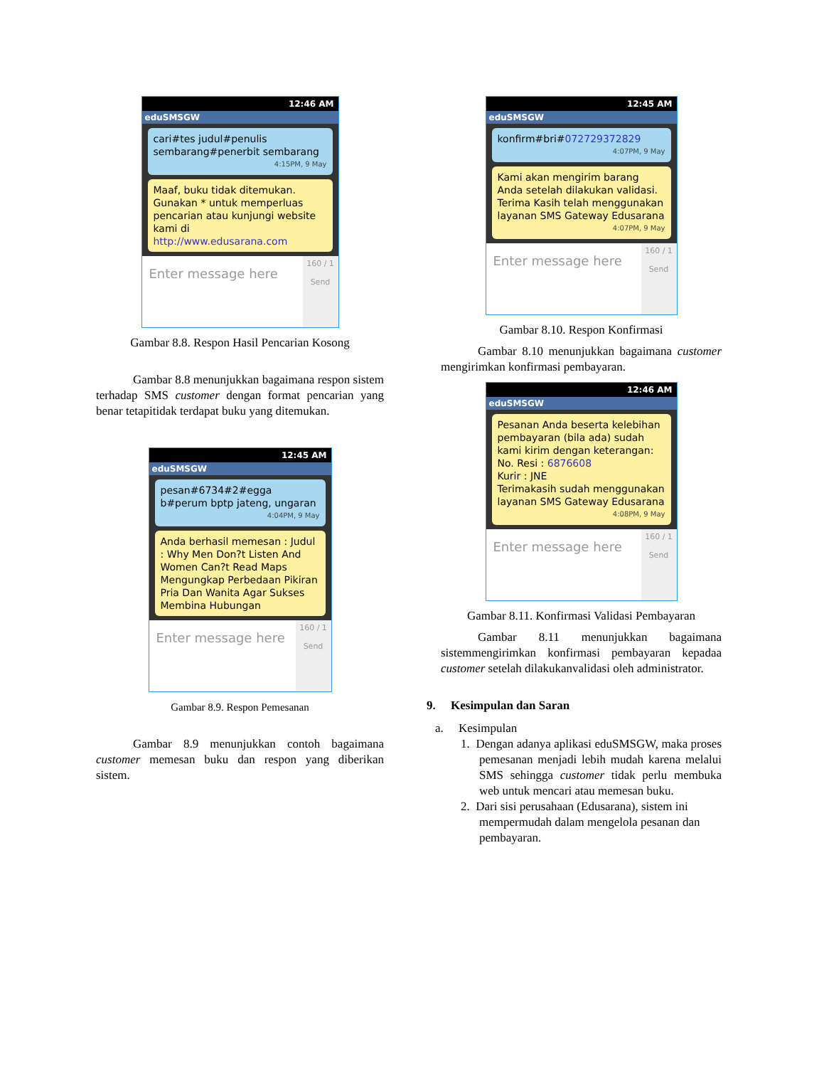12:46 AM
eduSMSGW
cari#tes judul#penulis sembarang#penerbit sembarang
4:15PM, 9 May
Maaf, buku tidak ditemukan. Gunakan * untuk memperluas pencarian atau kunjungi website kami di http://www.edusarana.com
Enter message here
160 / 1
Send
Gambar 8.8. Respon Hasil Pencarian Kosong
Gambar 8.8 menunjukkan bagaimana respon sistem terhadap SMS customer dengan format pencarian yang benar tetapitidak terdapat buku yang ditemukan.
12:45 AM
eduSMSGW
pesan#6734#2#egga b#perum bptp jateng, ungaran
4:04PM, 9 May
Anda berhasil memesan : Judul : Why Men Don?t Listen And Women Can?t Read Maps Mengungkap Perbedaan Pikiran Pria Dan Wanita Agar Sukses Membina Hubungan
Enter message here
160 / 1
Send
Gambar 8.9. Respon Pemesanan
Gambar 8.9 menunjukkan contoh bagaimana customer memesan buku dan respon yang diberikan sistem.
12:45 AM
eduSMSGW
konfirm#bri#072729372829
4:07PM, 9 May
Kami akan mengirim barang Anda setelah dilakukan validasi. Terima Kasih telah menggunakan layanan SMS Gateway Edusarana
4:07PM, 9 May
Enter message here
160 / 1
Send
Gambar 8.10. Respon Konfirmasi
Gambar 8.10 menunjukkan bagaimana customer mengirimkan konfirmasi pembayaran.
12:46 AM
eduSMSGW
Pesanan Anda beserta kelebihan pembayaran (bila ada) sudah kami kirim dengan keterangan:
No. Resi : 6876608
Kurir : JNE
Terimakasih sudah menggunakan layanan SMS Gateway Edusarana
4:08PM, 9 May
Enter message here
160 / 1
Send
Gambar 8.11. Konfirmasi Validasi Pembayaran
Gambar 8.11 menunjukkan bagaimana sistemmengirimkan konfirmasi pembayaran kepadaa customer setelah dilakukanvalidasi oleh administrator.
9. Kesimpulan dan Saran
a. Kesimpulan
1. Dengan adanya aplikasi eduSMSGW, maka proses pemesanan menjadi lebih mudah karena melalui SMS sehingga customer tidak perlu membuka web untuk mencari atau memesan buku.
2. Dari sisi perusahaan (Edusarana), sistem ini mempermudah dalam mengelola pesanan dan pembayaran.